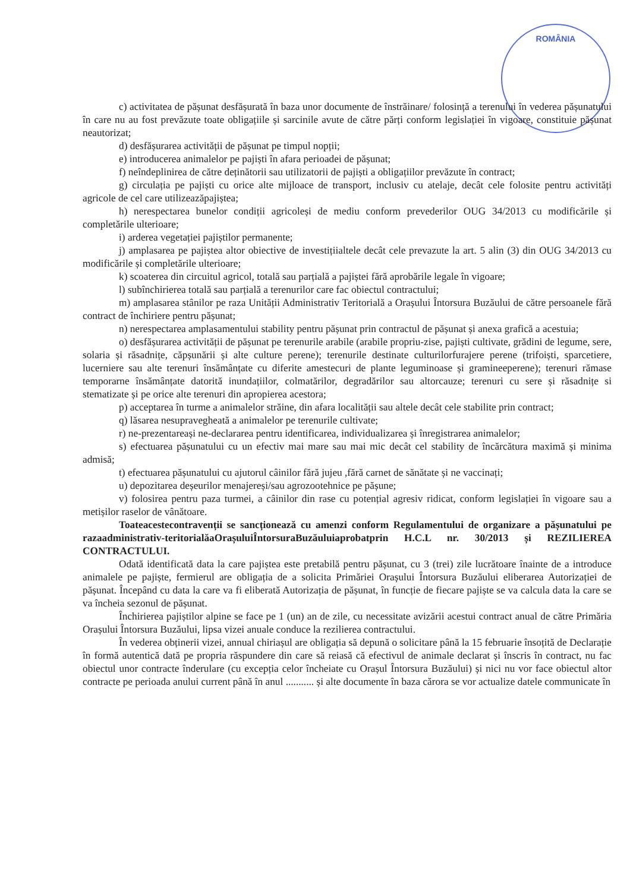ROMÂNIA
c) activitatea de pășunat desfășurată în baza unor documente de înstrăinare/ folosință a terenului în vederea pășunatului în care nu au fost prevăzute toate obligațiile și sarcinile avute de către părți conform legislației în vigoare, constituie pășunat neautorizat;
d) desfășurarea activității de pășunat pe timpul nopții;
e) introducerea animalelor pe pajiști în afara perioadei de pășunat;
f) neîndeplinirea de către deținătorii sau utilizatorii de pajiști a obligațiilor prevăzute în contract;
g) circulația pe pajiști cu orice alte mijloace de transport, inclusiv cu atelaje, decât cele folosite pentru activități agricole de cel care utilizeazăpajiștea;
h) nerespectarea bunelor condiții agricoleși de mediu conform prevederilor OUG 34/2013 cu modificările și completările ulterioare;
i) arderea vegetației pajiștilor permanente;
j) amplasarea pe pajiștea altor obiective de investițiialtele decât cele prevazute la art. 5 alin (3) din OUG 34/2013 cu modificările și completările ulterioare;
k) scoaterea din circuitul agricol, totală sau parțială a pajiștei fără aprobările legale în vigoare;
l) subînchirierea totală sau parțială a terenurilor care fac obiectul contractului;
m) amplasarea stânilor pe raza Unității Administrativ Teritorială a Orașului Întorsura Buzăului de către persoanele fără contract de închiriere pentru pășunat;
n) nerespectarea amplasamentului stability pentru pășunat prin contractul de pășunat și anexa grafică a acestuia;
o) desfășurarea activității de pășunat pe terenurile arabile (arabile propriu-zise, pajiști cultivate, grădini de legume, sere, solaria și răsadnițe, căpșunării și alte culture perene); terenurile destinate culturilorfurajere perene (trifoiști, sparcetiere, lucerniere sau alte terenuri însămânțate cu diferite amestecuri de plante leguminoase și gramineeperene); terenuri rămase temporarne însămânțate datorită inundațiilor, colmatărilor, degradărilor sau altorcauze; terenuri cu sere și răsadnițe si stematizate și pe orice alte terenuri din apropierea acestora;
p) acceptarea în turme a animalelor străine, din afara localității sau altele decât cele stabilite prin contract;
q) lăsarea nesupravegheată a animalelor pe terenurile cultivate;
r) ne-prezentareași ne-declararea pentru identificarea, individualizarea și înregistrarea animalelor;
s) efectuarea pășunatului cu un efectiv mai mare sau mai mic decât cel stability de încărcătura maximă și minima admisă;
t) efectuarea pășunatului cu ajutorul câinilor fără jujeu ,fără carnet de sănătate și ne vaccinați;
u) depozitarea deșeurilor menajereși/sau agrozootehnice pe pășune;
v) folosirea pentru paza turmei, a câinilor din rase cu potențial agresiv ridicat, conform legislației în vigoare sau a metișilor raselor de vânătoare.
Toateacestecontravenții se sancționează cu amenzi conform Regulamentului de organizare a pășunatului pe razaadministrativ-teritorialăaOrașuluiÎntorsuraBuzăuluiaprobatprin H.C.L nr. 30/2013 și REZILIEREA CONTRACTULUI.
Odată identificată data la care pajiștea este pretabilă pentru pășunat, cu 3 (trei) zile lucrătoare înainte de a introduce animalele pe pajiște, fermierul are obligația de a solicita Primăriei Orașului Întorsura Buzăului eliberarea Autorizației de pășunat. Începând cu data la care va fi eliberată Autorizația de pășunat, în funcție de fiecare pajiște se va calcula data la care se va încheia sezonul de pășunat.
Închirierea pajiștilor alpine se face pe 1 (un) an de zile, cu necessitate avizării acestui contract anual de către Primăria Orașului Întorsura Buzăului, lipsa vizei anuale conduce la rezilierea contractului.
În vederea obținerii vizei, annual chiriașul are obligația să depună o solicitare până la 15 februarie însoțită de Declarație în formă autentică dată pe propria răspundere din care să reiasă că efectivul de animale declarat și înscris în contract, nu fac obiectul unor contracte înderulare (cu excepția celor încheiate cu Orașul Întorsura Buzăului) și nici nu vor face obiectul altor contracte pe perioada anului current până în anul ........... și alte documente în baza cărora se vor actualize datele communicate în